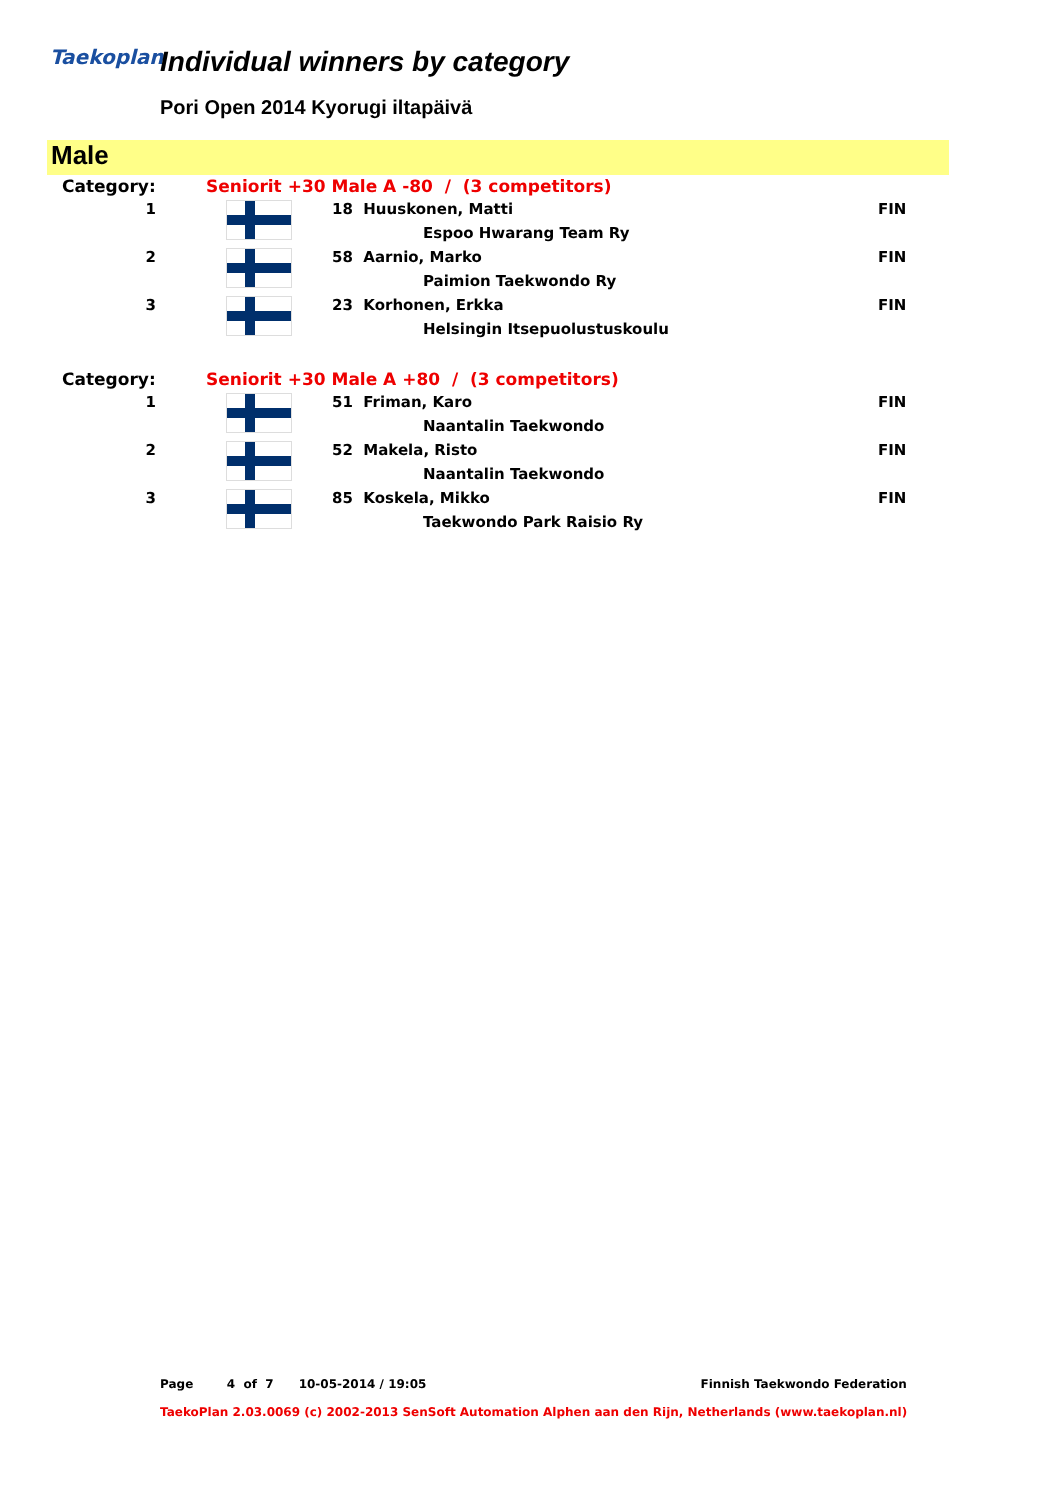Taekoplan Individual winners by category
Pori Open 2014 Kyorugi iltapäivä
Male
| Category: | Seniorit +30 Male A -80 / (3 competitors) | | |
| 1 | | 18 Huuskonen, Matti | FIN |
| | | Espoo Hwarang Team Ry | |
| 2 | | 58 Aarnio, Marko | FIN |
| | | Paimion Taekwondo Ry | |
| 3 | | 23 Korhonen, Erkka | FIN |
| | | Helsingin Itsepuolustuskoulu | |
| Category: | Seniorit +30 Male A +80 / (3 competitors) | | |
| 1 | | 51 Friman, Karo | FIN |
| | | Naantalin Taekwondo | |
| 2 | | 52 Makela, Risto | FIN |
| | | Naantalin Taekwondo | |
| 3 | | 85 Koskela, Mikko | FIN |
| | | Taekwondo Park Raisio Ry | |
Page 4 of 7 10-05-2014 / 19:05 Finnish Taekwondo Federation
TaekoPlan 2.03.0069 (c) 2002-2013 SenSoft Automation Alphen aan den Rijn, Netherlands (www.taekoplan.nl)